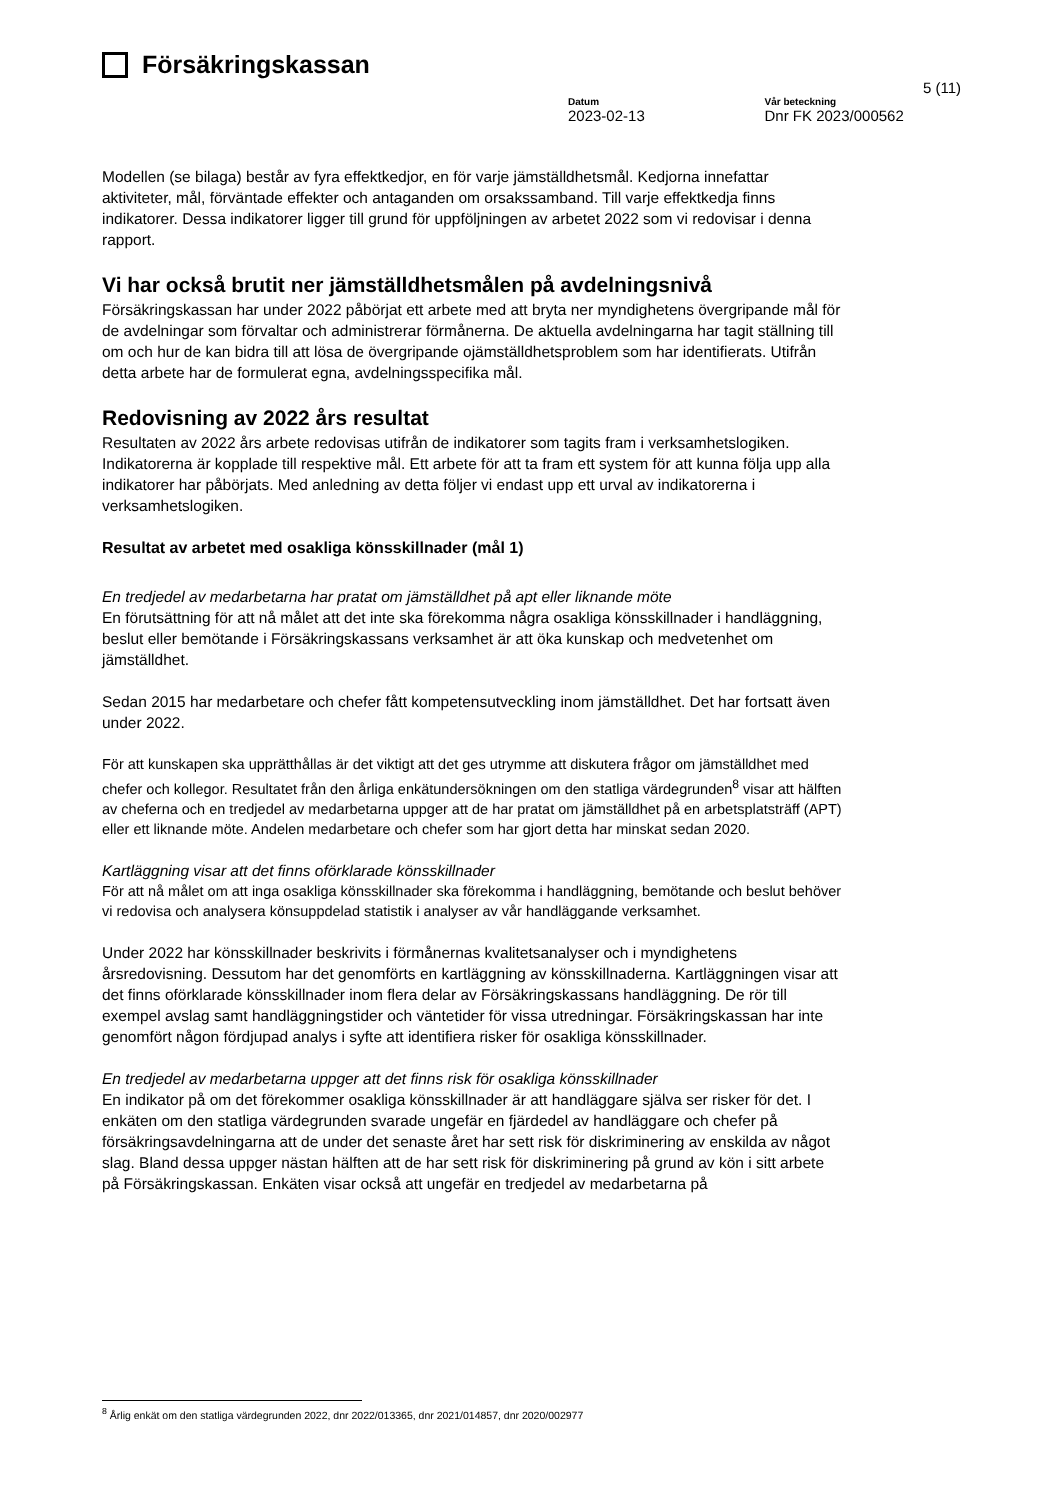Försäkringskassan
5 (11)
Datum
2023-02-13
Vår beteckning
Dnr FK 2023/000562
Modellen (se bilaga) består av fyra effektkedjor, en för varje jämställdhetsmål. Kedjorna innefattar aktiviteter, mål, förväntade effekter och antaganden om orsakssamband. Till varje effektkedja finns indikatorer. Dessa indikatorer ligger till grund för uppföljningen av arbetet 2022 som vi redovisar i denna rapport.
Vi har också brutit ner jämställdhetsmålen på avdelningsnivå
Försäkringskassan har under 2022 påbörjat ett arbete med att bryta ner myndighetens övergripande mål för de avdelningar som förvaltar och administrerar förmånerna. De aktuella avdelningarna har tagit ställning till om och hur de kan bidra till att lösa de övergripande ojämställdhetsproblem som har identifierats. Utifrån detta arbete har de formulerat egna, avdelningsspecifika mål.
Redovisning av 2022 års resultat
Resultaten av 2022 års arbete redovisas utifrån de indikatorer som tagits fram i verksamhetslogiken. Indikatorerna är kopplade till respektive mål. Ett arbete för att ta fram ett system för att kunna följa upp alla indikatorer har påbörjats. Med anledning av detta följer vi endast upp ett urval av indikatorerna i verksamhetslogiken.
Resultat av arbetet med osakliga könsskillnader (mål 1)
En tredjedel av medarbetarna har pratat om jämställdhet på apt eller liknande möte
En förutsättning för att nå målet att det inte ska förekomma några osakliga könsskillnader i handläggning, beslut eller bemötande i Försäkringskassans verksamhet är att öka kunskap och medvetenhet om jämställdhet.
Sedan 2015 har medarbetare och chefer fått kompetensutveckling inom jämställdhet. Det har fortsatt även under 2022.
För att kunskapen ska upprätthållas är det viktigt att det ges utrymme att diskutera frågor om jämställdhet med chefer och kollegor. Resultatet från den årliga enkätundersökningen om den statliga värdegrunden<sup>8</sup> visar att hälften av cheferna och en tredjedel av medarbetarna uppger att de har pratat om jämställdhet på en arbetsplatsträff (APT) eller ett liknande möte. Andelen medarbetare och chefer som har gjort detta har minskat sedan 2020.
Kartläggning visar att det finns oförklarade könsskillnader
För att nå målet om att inga osakliga könsskillnader ska förekomma i handläggning, bemötande och beslut behöver vi redovisa och analysera könsuppdelad statistik i analyser av vår handläggande verksamhet.
Under 2022 har könsskillnader beskrivits i förmånernas kvalitetsanalyser och i myndighetens årsredovisning. Dessutom har det genomförts en kartläggning av könsskillnaderna. Kartläggningen visar att det finns oförklarade könsskillnader inom flera delar av Försäkringskassans handläggning. De rör till exempel avslag samt handläggningstider och väntetider för vissa utredningar. Försäkringskassan har inte genomfört någon fördjupad analys i syfte att identifiera risker för osakliga könsskillnader.
En tredjedel av medarbetarna uppger att det finns risk för osakliga könsskillnader
En indikator på om det förekommer osakliga könsskillnader är att handläggare själva ser risker för det. I enkäten om den statliga värdegrunden svarade ungefär en fjärdedel av handläggare och chefer på försäkringsavdelningarna att de under det senaste året har sett risk för diskriminering av enskilda av något slag. Bland dessa uppger nästan hälften att de har sett risk för diskriminering på grund av kön i sitt arbete på Försäkringskassan. Enkäten visar också att ungefär en tredjedel av medarbetarna på
<sup>8</sup> Årlig enkät om den statliga värdegrunden 2022, dnr 2022/013365, dnr 2021/014857, dnr 2020/002977